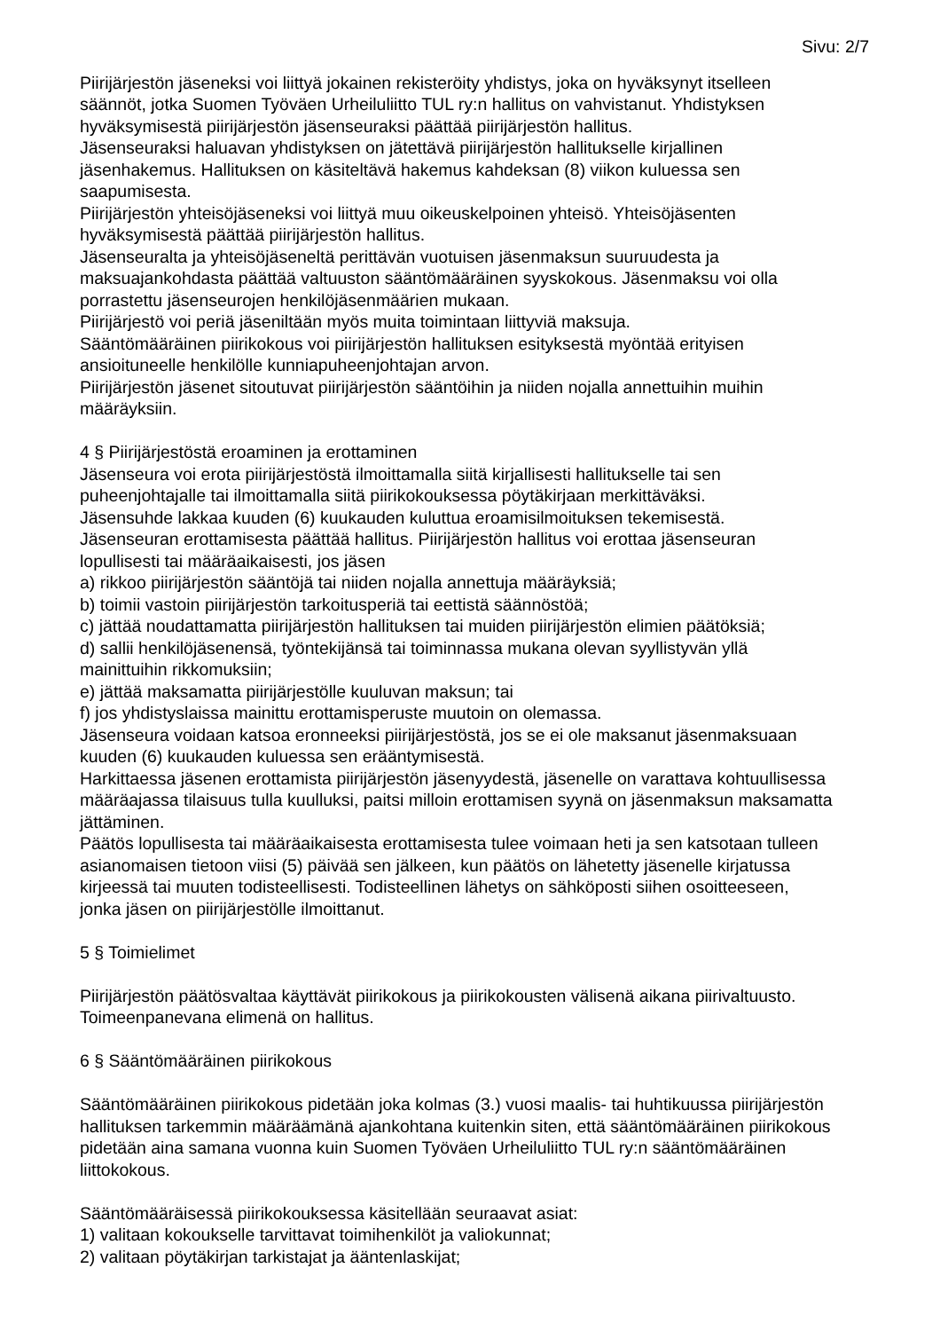Sivu: 2/7
Piirijärjestön jäseneksi voi liittyä jokainen rekisteröity yhdistys, joka on hyväksynyt itselleen säännöt, jotka Suomen Työväen Urheiluliitto TUL ry:n hallitus on vahvistanut. Yhdistyksen hyväksymisestä piirijärjestön jäsenseuraksi päättää piirijärjestön hallitus.
Jäsenseuraksi haluavan yhdistyksen on jätettävä piirijärjestön hallitukselle kirjallinen jäsenhakemus. Hallituksen on käsiteltävä hakemus kahdeksan (8) viikon kuluessa sen saapumisesta.
Piirijärjestön yhteisöjäseneksi voi liittyä muu oikeuskelpoinen yhteisö. Yhteisöjäsenten hyväksymisestä päättää piirijärjestön hallitus.
Jäsenseuralta ja yhteisöjäseneltä perittävän vuotuisen jäsenmaksun suuruudesta ja maksuajankohdasta päättää valtuuston sääntömääräinen syyskokous. Jäsenmaksu voi olla porrastettu jäsenseurojen henkilöjäsenmäärien mukaan.
Piirijärjestö voi periä jäseniltään myös muita toimintaan liittyviä maksuja.
Sääntömääräinen piirikokous voi piirijärjestön hallituksen esityksestä myöntää erityisen ansioituneelle henkilölle kunniapuheenjohtajan arvon.
Piirijärjestön jäsenet sitoutuvat piirijärjestön sääntöihin ja niiden nojalla annettuihin muihin määräyksiin.
4 § Piirijärjestöstä eroaminen ja erottaminen
Jäsenseura voi erota piirijärjestöstä ilmoittamalla siitä kirjallisesti hallitukselle tai sen puheenjohtajalle tai ilmoittamalla siitä piirikokouksessa pöytäkirjaan merkittäväksi.
Jäsensuhde lakkaa kuuden (6) kuukauden kuluttua eroamisilmoituksen tekemisestä.
Jäsenseuran erottamisesta päättää hallitus. Piirijärjestön hallitus voi erottaa jäsenseuran lopullisesti tai määräaikaisesti, jos jäsen
a) rikkoo piirijärjestön sääntöjä tai niiden nojalla annettuja määräyksiä;
b) toimii vastoin piirijärjestön tarkoitusperiä tai eettistä säännöstöä;
c) jättää noudattamatta piirijärjestön hallituksen tai muiden piirijärjestön elimien päätöksiä;
d) sallii henkilöjäsenensä, työntekijänsä tai toiminnassa mukana olevan syyllistyvän yllä mainittuihin rikkomuksiin;
e) jättää maksamatta piirijärjestölle kuuluvan maksun; tai
f) jos yhdistyslaissa mainittu erottamisperuste muutoin on olemassa.
Jäsenseura voidaan katsoa eronneeksi piirijärjestöstä, jos se ei ole maksanut jäsenmaksuaan kuuden (6) kuukauden kuluessa sen erääntymisestä.
Harkittaessa jäsenen erottamista piirijärjestön jäsenyydestä, jäsenelle on varattava kohtuullisessa määräajassa tilaisuus tulla kuulluksi, paitsi milloin erottamisen syynä on jäsenmaksun maksamatta jättäminen.
Päätös lopullisesta tai määräaikaisesta erottamisesta tulee voimaan heti ja sen katsotaan tulleen asianomaisen tietoon viisi (5) päivää sen jälkeen, kun päätös on lähetetty jäsenelle kirjatussa kirjeessä tai muuten todisteellisesti. Todisteellinen lähetys on sähköposti siihen osoitteeseen, jonka jäsen on piirijärjestölle ilmoittanut.
5 § Toimielimet
Piirijärjestön päätösvaltaa käyttävät piirikokous ja piirikokousten välisenä aikana piirivaltuusto. Toimeenpanevana elimenä on hallitus.
6 § Sääntömääräinen piirikokous
Sääntömääräinen piirikokous pidetään joka kolmas (3.) vuosi maalis- tai huhtikuussa piirijärjestön hallituksen tarkemmin määräämänä ajankohtana kuitenkin siten, että sääntömääräinen piirikokous pidetään aina samana vuonna kuin Suomen Työväen Urheiluliitto TUL ry:n sääntömääräinen liittokokous.
Sääntömääräisessä piirikokouksessa käsitellään seuraavat asiat:
1) valitaan kokoukselle tarvittavat toimihenkilöt ja valiokunnat;
2) valitaan pöytäkirjan tarkistajat ja ääntenlaskijat;